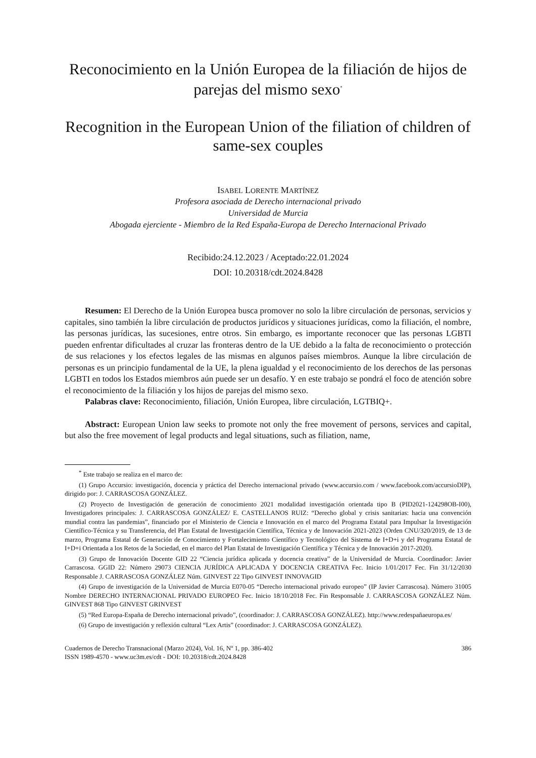Reconocimiento en la Unión Europea de la filiación de hijos de parejas del mismo sexo<sup>*</sup>
Recognition in the European Union of the filiation of children of same-sex couples
ISABEL LORENTE MARTÍNEZ
Profesora asociada de Derecho internacional privado
Universidad de Murcia
Abogada ejerciente - Miembro de la Red España-Europa de Derecho Internacional Privado
Recibido:24.12.2023 / Aceptado:22.01.2024
DOI: 10.20318/cdt.2024.8428
Resumen: El Derecho de la Unión Europea busca promover no solo la libre circulación de personas, servicios y capitales, sino también la libre circulación de productos jurídicos y situaciones jurídicas, como la filiación, el nombre, las personas jurídicas, las sucesiones, entre otros. Sin embargo, es importante reconocer que las personas LGBTI pueden enfrentar dificultades al cruzar las fronteras dentro de la UE debido a la falta de reconocimiento o protección de sus relaciones y los efectos legales de las mismas en algunos países miembros. Aunque la libre circulación de personas es un principio fundamental de la UE, la plena igualdad y el reconocimiento de los derechos de las personas LGBTI en todos los Estados miembros aún puede ser un desafío. Y en este trabajo se pondrá el foco de atención sobre el reconocimiento de la filiación y los hijos de parejas del mismo sexo.
Palabras clave: Reconocimiento, filiación, Unión Europea, libre circulación, LGTBIQ+.
Abstract: European Union law seeks to promote not only the free movement of persons, services and capital, but also the free movement of legal products and legal situations, such as filiation, name,
<sup>*</sup> Este trabajo se realiza en el marco de:
(1) Grupo Accursio: investigación, docencia y práctica del Derecho internacional privado (www.accursio.com / www.facebook.com/accursioDIP), dirigido por: J. CARRASCOSA GONZÁLEZ.
(2) Proyecto de Investigación de generación de conocimiento 2021 modalidad investigación orientada tipo B (PID2021-124298OB-I00), Investigadores principales: J. CARRASCOSA GONZÁLEZ/ E. CASTELLANOS RUIZ: “Derecho global y crisis sanitarias: hacia una convención mundial contra las pandemias”, financiado por el Ministerio de Ciencia e Innovación en el marco del Programa Estatal para Impulsar la Investigación Científico-Técnica y su Transferencia, del Plan Estatal de Investigación Científica, Técnica y de Innovación 2021-2023 (Orden CNU/320/2019, de 13 de marzo, Programa Estatal de Generación de Conocimiento y Fortalecimiento Científico y Tecnológico del Sistema de I+D+i y del Programa Estatal de I+D+i Orientada a los Retos de la Sociedad, en el marco del Plan Estatal de Investigación Científica y Técnica y de Innovación 2017-2020).
(3) Grupo de Innovación Docente GID 22 “Ciencia jurídica aplicada y docencia creativa” de la Universidad de Murcia. Coordinador: Javier Carrascosa. GGID 22: Número 29073 CIENCIA JURÍDICA APLICADA Y DOCENCIA CREATIVA Fec. Inicio 1/01/2017 Fec. Fin 31/12/2030 Responsable J. CARRASCOSA GONZÁLEZ Núm. GINVEST 22 Tipo GINVEST INNOVAGID
(4) Grupo de investigación de la Universidad de Murcia E070-05 “Derecho internacional privado europeo” (IP Javier Carrascosa). Número 31005 Nombre DERECHO INTERNACIONAL PRIVADO EUROPEO Fec. Inicio 18/10/2018 Fec. Fin Responsable J. CARRASCOSA GONZÁLEZ Núm. GINVEST 868 Tipo GINVEST GRINVEST
(5) “Red Europa-España de Derecho internacional privado”, (coordinador: J. CARRASCOSA GONZÁLEZ). http://www.redespañaeuropa.es/
(6) Grupo de investigación y reflexión cultural “Lex Artis” (coordinador: J. CARRASCOSA GONZÁLEZ).
Cuadernos de Derecho Transnacional (Marzo 2024), Vol. 16, Nº 1, pp. 386-402
ISSN 1989-4570 - www.uc3m.es/cdt - DOI: 10.20318/cdt.2024.8428
386